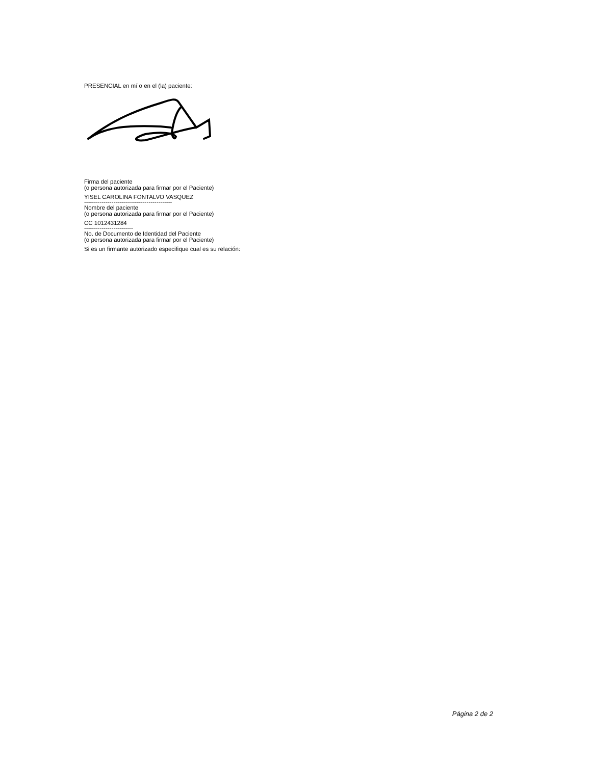PRESENCIAL en mí o en el (la) paciente:
Firma del paciente
(o persona autorizada para firmar por el Paciente)
YISEL CAROLINA FONTALVO VASQUEZ
---------------------------------------------
Nombre del paciente
(o persona autorizada para firmar por el Paciente)
CC 1012431284
-------------------------
No. de Documento de Identidad del Paciente
(o persona autorizada para firmar por el Paciente)
Si es un firmante autorizado especifique cual es su relación:
Página 2 de 2